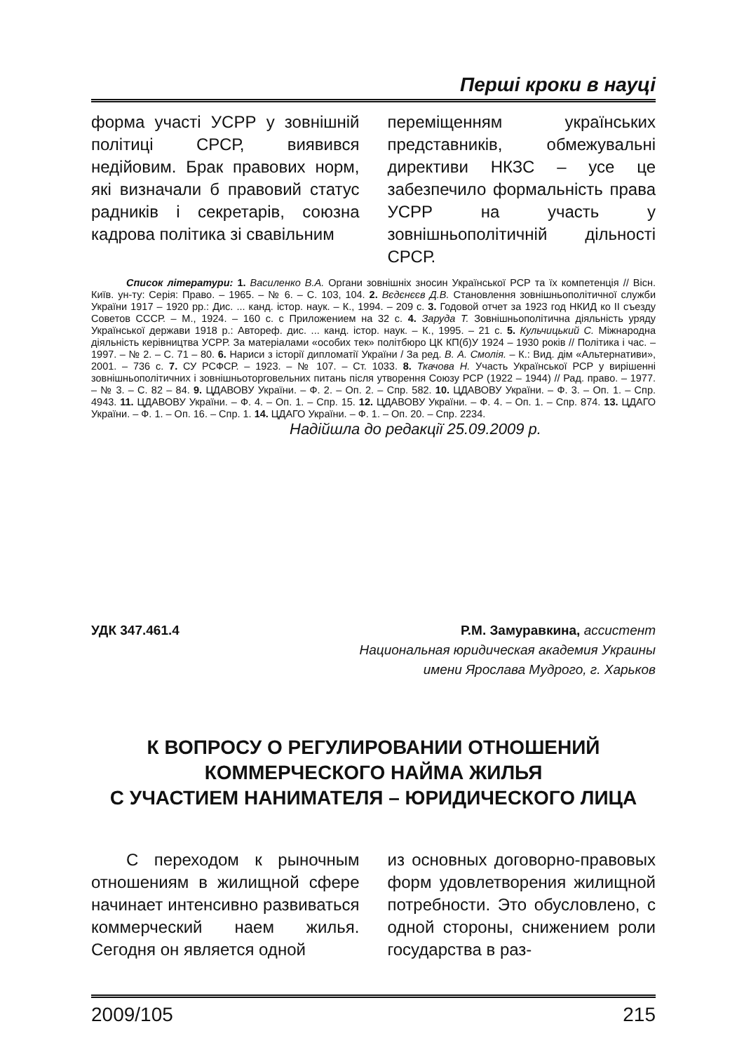Перші кроки в науці
форма участі УСРР у зовнішній політиці СРСР, виявився недійовим. Брак правових норм, які визначали б правовий статус радників і секретарів, союзна кадрова політика зі свавільним
переміщенням українських представників, обмежувальні директиви НКЗС – усе це забезпечило формальність права УСРР на участь у зовнішньополітичній дільності СРСР.
Список літератури: 1. Василенко В.А. Органи зовнішніх зносин Української РСР та їх компетенція // Вісн. Київ. ун-ту: Серія: Право. – 1965. – № 6. – С. 103, 104. 2. Вєдєнєєв Д.В. Становлення зовнішньополітичної служби України 1917 – 1920 рр.: Дис. ... канд. істор. наук. – К., 1994. – 209 с. 3. Годовой отчет за 1923 год НКИД ко II съезду Советов СССР. – М., 1924. – 160 с. с Приложением на 32 с. 4. Заруда Т. Зовнішньополітична діяльність уряду Української держави 1918 р.: Автореф. дис. ... канд. істор. наук. – К., 1995. – 21 с. 5. Кульчицький С. Міжнародна діяльність керівництва УСРР. За матеріалами «особих тек» політбюро ЦК КП(б)У 1924 – 1930 років // Політика і час. – 1997. – № 2. – С. 71 – 80. 6. Нариси з історії дипломатії України / За ред. В. А. Смолія. – К.: Вид. дім «Альтернативи», 2001. – 736 с. 7. СУ РСФСР. – 1923. – № 107. – Ст. 1033. 8. Ткачова Н. Участь Української РСР у вирішенні зовнішньополітичних і зовнішньоторговельних питань після утворення Союзу РСР (1922 – 1944) // Рад. право. – 1977. – № 3. – С. 82 – 84. 9. ЦДАВОВУ України. – Ф. 2. – Оп. 2. – Спр. 582. 10. ЦДАВОВУ України. – Ф. 3. – Оп. 1. – Спр. 4943. 11. ЦДАВОВУ України. – Ф. 4. – Оп. 1. – Спр. 15. 12. ЦДАВОВУ України. – Ф. 4. – Оп. 1. – Спр. 874. 13. ЦДАГО України. – Ф. 1. – Оп. 16. – Спр. 1. 14. ЦДАГО України. – Ф. 1. – Оп. 20. – Спр. 2234.
Надійшла до редакції 25.09.2009 р.
УДК 347.461.4 Р.М. Замуравкина, ассистент
Национальная юридическая академия Украины
имени Ярослава Мудрого, г. Харьков
К ВОПРОСУ О РЕГУЛИРОВАНИИ ОТНОШЕНИЙ
КОММЕРЧЕСКОГО НАЙМА ЖИЛЬЯ
С УЧАСТИЕМ НАНИМАТЕЛЯ – ЮРИДИЧЕСКОГО ЛИЦА
С переходом к рыночным отношениям в жилищной сфере начинает интенсивно развиваться коммерческий наем жилья. Сегодня он является одной
из основных договорно-правовых форм удовлетворения жилищной потребности. Это обусловлено, с одной стороны, снижением роли государства в раз-
2009/105 215